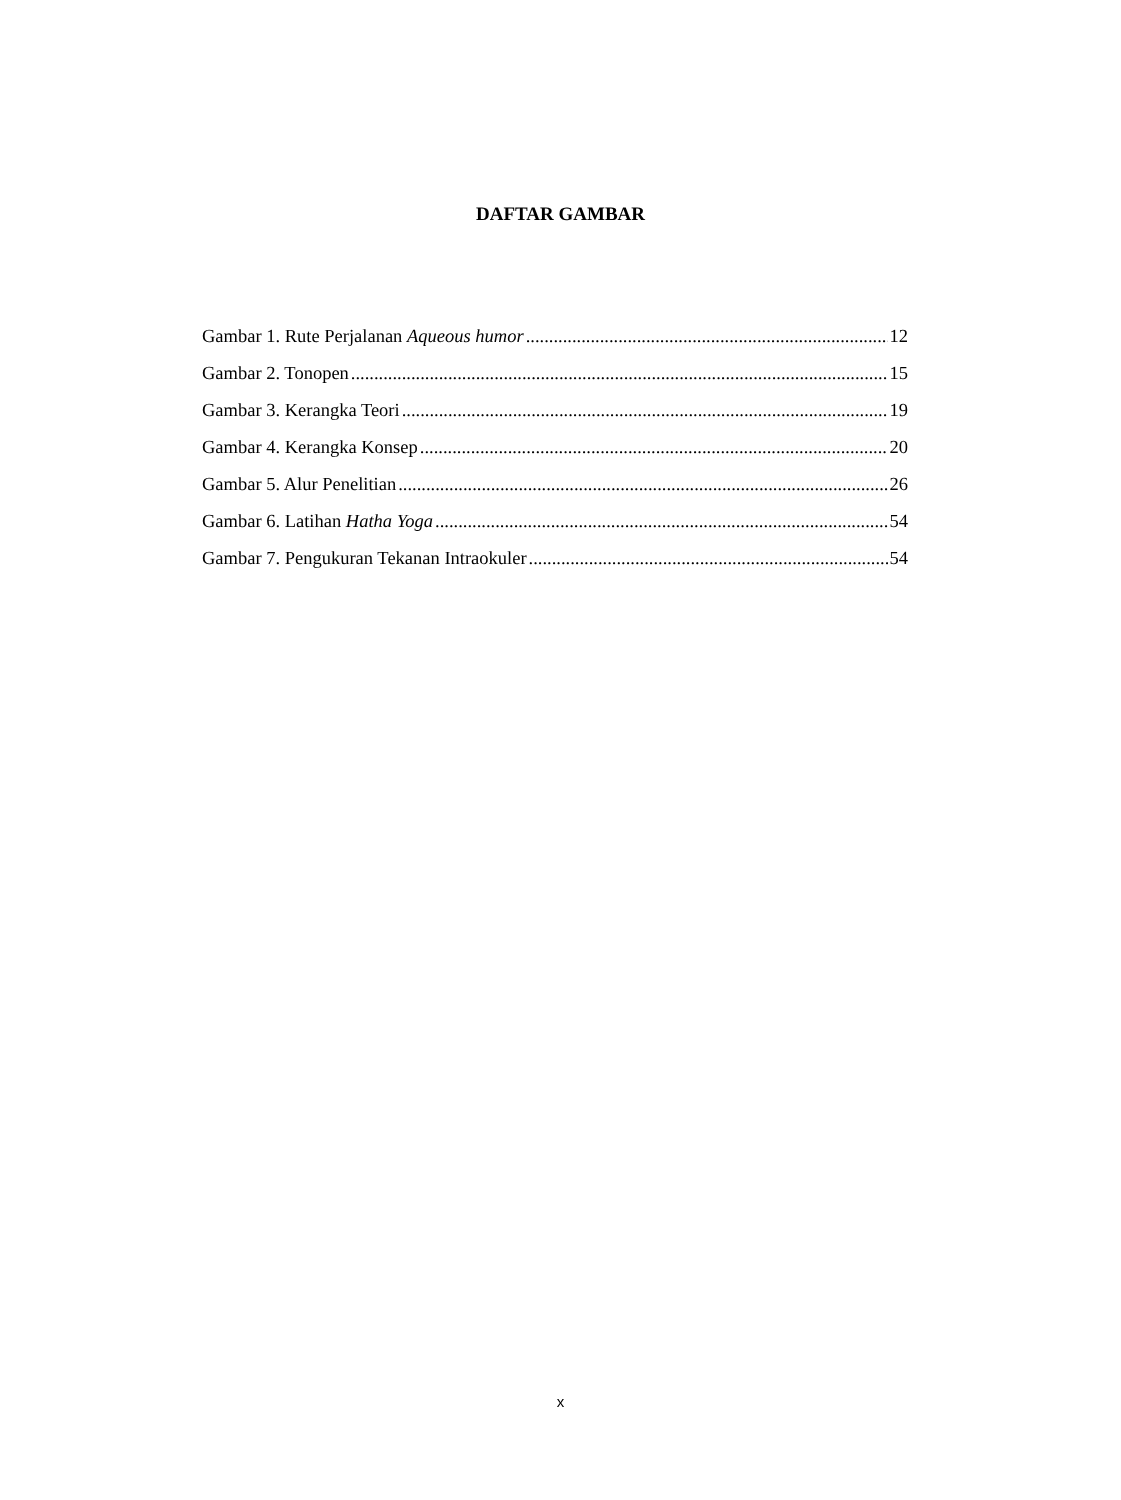DAFTAR GAMBAR
Gambar 1. Rute Perjalanan Aqueous humor 12
Gambar 2. Tonopen 15
Gambar 3. Kerangka Teori 19
Gambar 4. Kerangka Konsep 20
Gambar 5. Alur Penelitian 26
Gambar 6. Latihan Hatha Yoga 54
Gambar 7. Pengukuran Tekanan Intraokuler 54
x